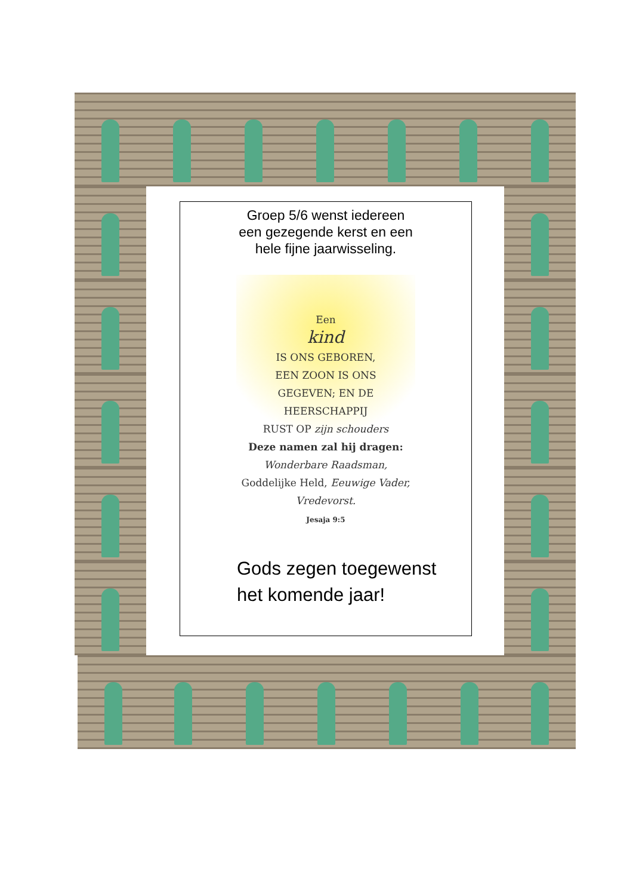Groep 5/6 wenst iedereen
een gezegende kerst en een
hele fijne jaarwisseling.
Een
kind
IS ONS GEBOREN,
EEN ZOON IS ONS
GEGEVEN; EN DE HEERSCHAPPIJ
RUST OP zijn schouders
Deze namen zal hij dragen:
Wonderbare Raadsman,
Goddelijke Held, Eeuwige Vader,
Vredevorst.
Jesaja 9:5
Gods zegen toegewenst
het komende jaar!